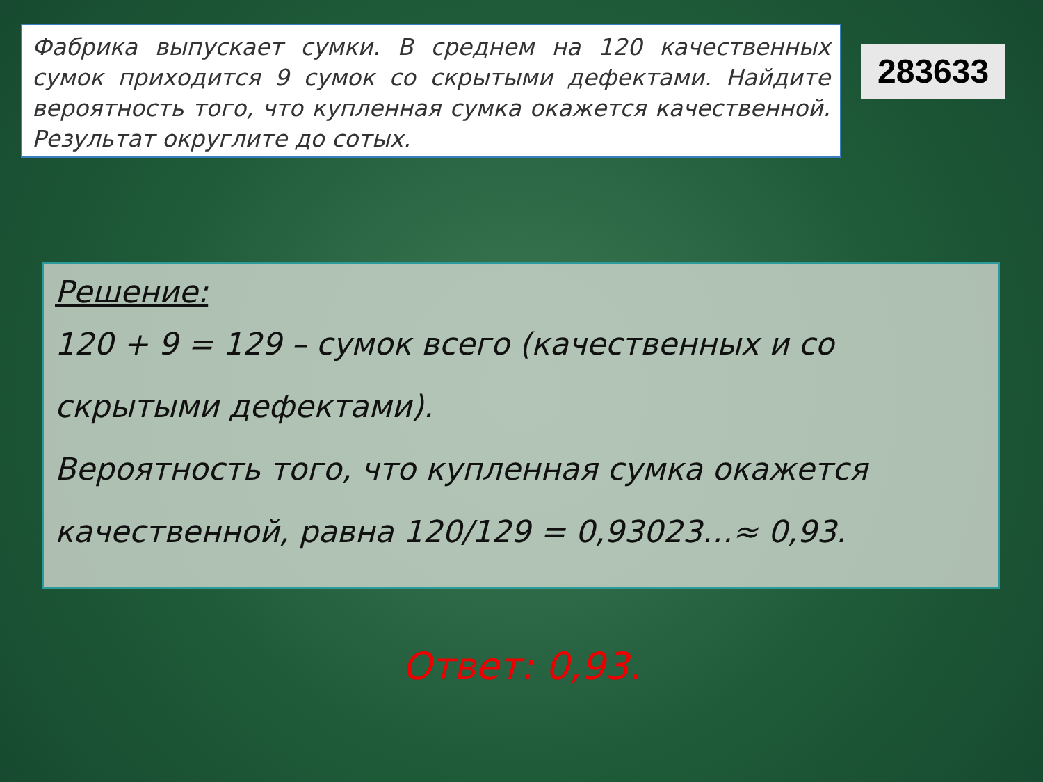Фабрика выпускает сумки. В среднем на 120 качественных сумок приходится 9 сумок со скрытыми дефектами. Найдите вероятность того, что купленная сумка окажется качественной. Результат округлите до сотых.
283633
Решение:
120 + 9 = 129 – сумок всего (качественных и со скрытыми дефектами).
Вероятность того, что купленная сумка окажется качественной, равна 120/129 = 0,93023…≈ 0,93.
Ответ: 0,93.